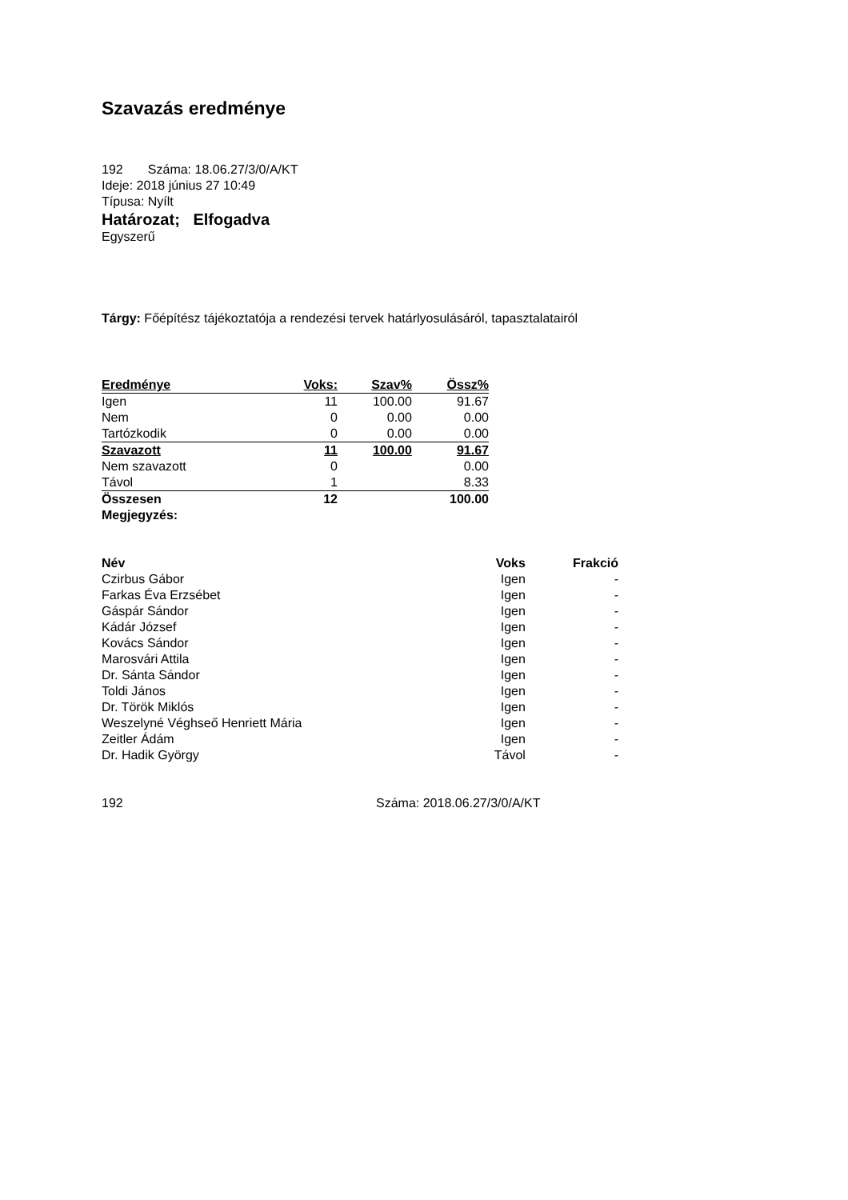Szavazás eredménye
192 Száma: 18.06.27/3/0/A/KT
Ideje: 2018 június 27 10:49
Típusa: Nyílt
Határozat; Elfogadva
Egyszerű
Tárgy: Főépítész tájékoztatója a rendezési tervek határlyosulásáról, tapasztalatairól
| Eredménye | Voks: | Szav% | Össz% |
| --- | --- | --- | --- |
| Igen | 11 | 100.00 | 91.67 |
| Nem | 0 | 0.00 | 0.00 |
| Tartózkodik | 0 | 0.00 | 0.00 |
| Szavazott | 11 | 100.00 | 91.67 |
| Nem szavazott | 0 | | 0.00 |
| Távol | 1 | | 8.33 |
| Összesen | 12 | | 100.00 |
| Megjegyzés: | | | |
| Név | Voks | Frakció |
| --- | --- | --- |
| Czirbus Gábor | Igen | - |
| Farkas Éva Erzsébet | Igen | - |
| Gáspár Sándor | Igen | - |
| Kádár József | Igen | - |
| Kovács Sándor | Igen | - |
| Marosvári Attila | Igen | - |
| Dr. Sánta Sándor | Igen | - |
| Toldi János | Igen | - |
| Dr. Török Miklós | Igen | - |
| Weszelyné Véghseő Henriett Mária | Igen | - |
| Zeitler Ádám | Igen | - |
| Dr. Hadik György | Távol | - |
192 Száma: 2018.06.27/3/0/A/KT